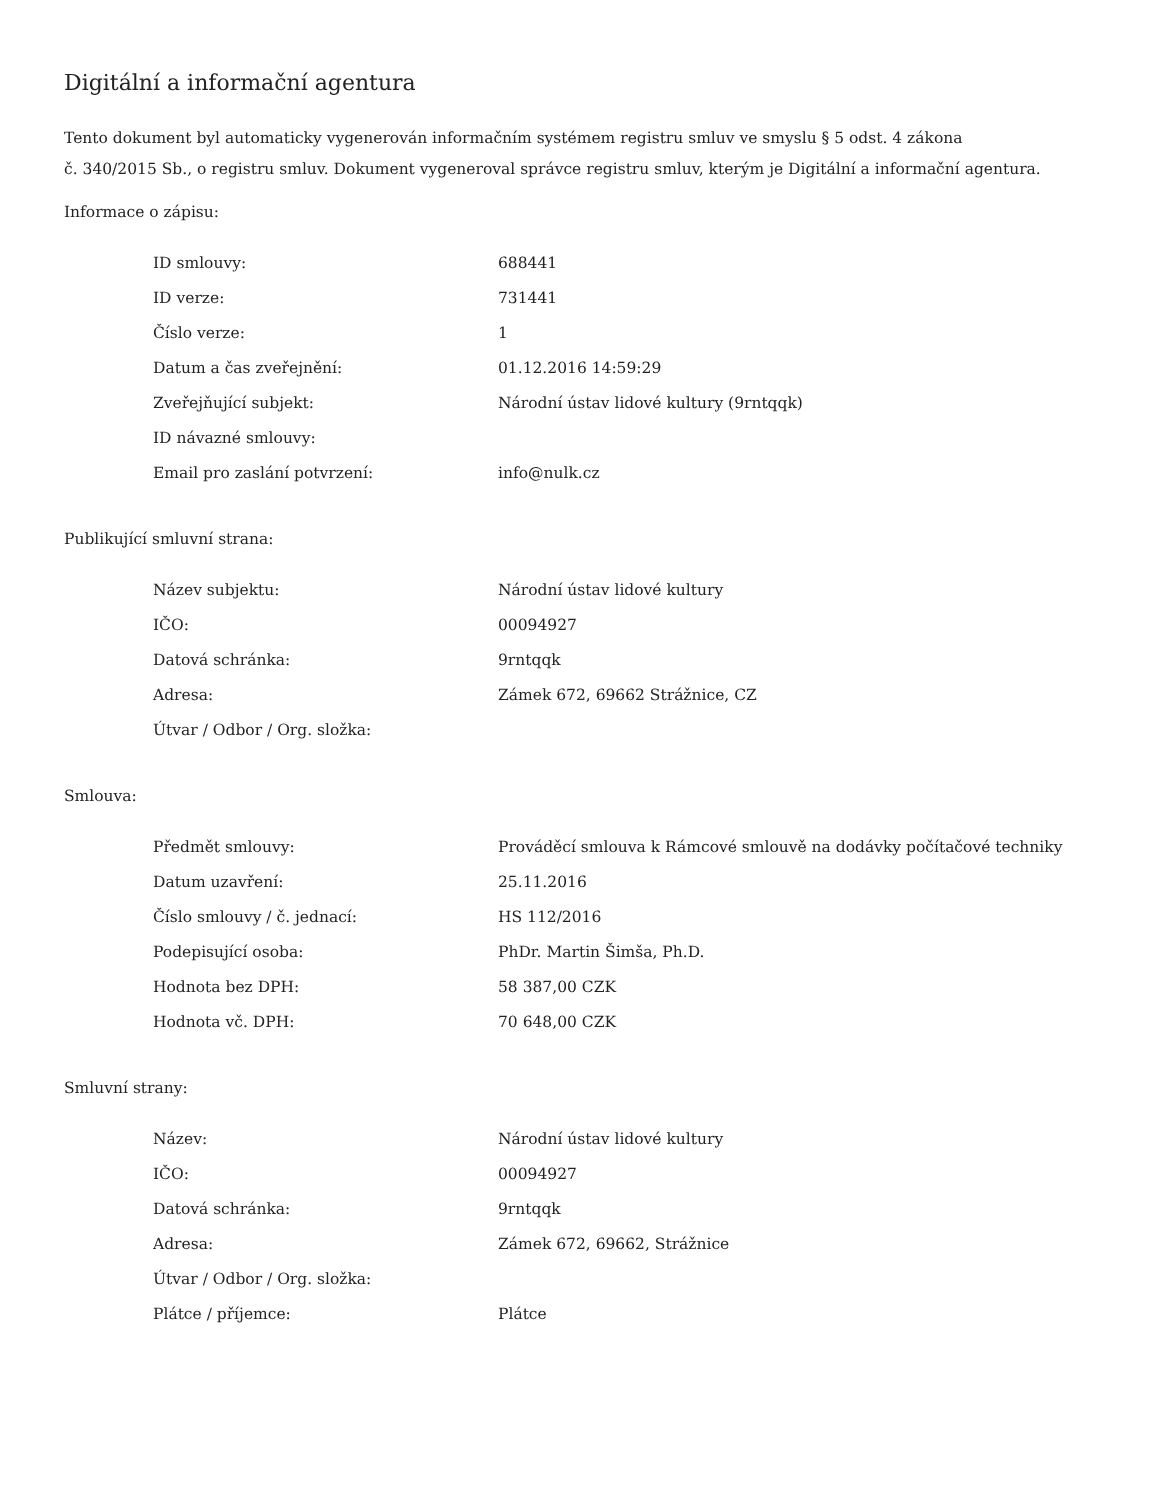Digitální a informační agentura
Tento dokument byl automaticky vygenerován informačním systémem registru smluv ve smyslu § 5 odst. 4 zákona
č. 340/2015 Sb., o registru smluv. Dokument vygeneroval správce registru smluv, kterým je Digitální a informační agentura.
Informace o zápisu:
| ID smlouvy: | 688441 |
| ID verze: | 731441 |
| Číslo verze: | 1 |
| Datum a čas zveřejnění: | 01.12.2016 14:59:29 |
| Zveřejňující subjekt: | Národní ústav lidové kultury (9rntqqk) |
| ID návazné smlouvy: | |
| Email pro zaslání potvrzení: | info@nulk.cz |
Publikující smluvní strana:
| Název subjektu: | Národní ústav lidové kultury |
| IČO: | 00094927 |
| Datová schránka: | 9rntqqk |
| Adresa: | Zámek 672, 69662 Strážnice, CZ |
| Útvar / Odbor / Org. složka: | |
Smlouva:
| Předmět smlouvy: | Prováděcí smlouva k Rámcové smlouvě na dodávky počítačové techniky |
| Datum uzavření: | 25.11.2016 |
| Číslo smlouvy / č. jednací: | HS 112/2016 |
| Podepisující osoba: | PhDr. Martin Šimša, Ph.D. |
| Hodnota bez DPH: | 58 387,00 CZK |
| Hodnota vč. DPH: | 70 648,00 CZK |
Smluvní strany:
| Název: | Národní ústav lidové kultury |
| IČO: | 00094927 |
| Datová schránka: | 9rntqqk |
| Adresa: | Zámek 672, 69662, Strážnice |
| Útvar / Odbor / Org. složka: | |
| Plátce / příjemce: | Plátce |